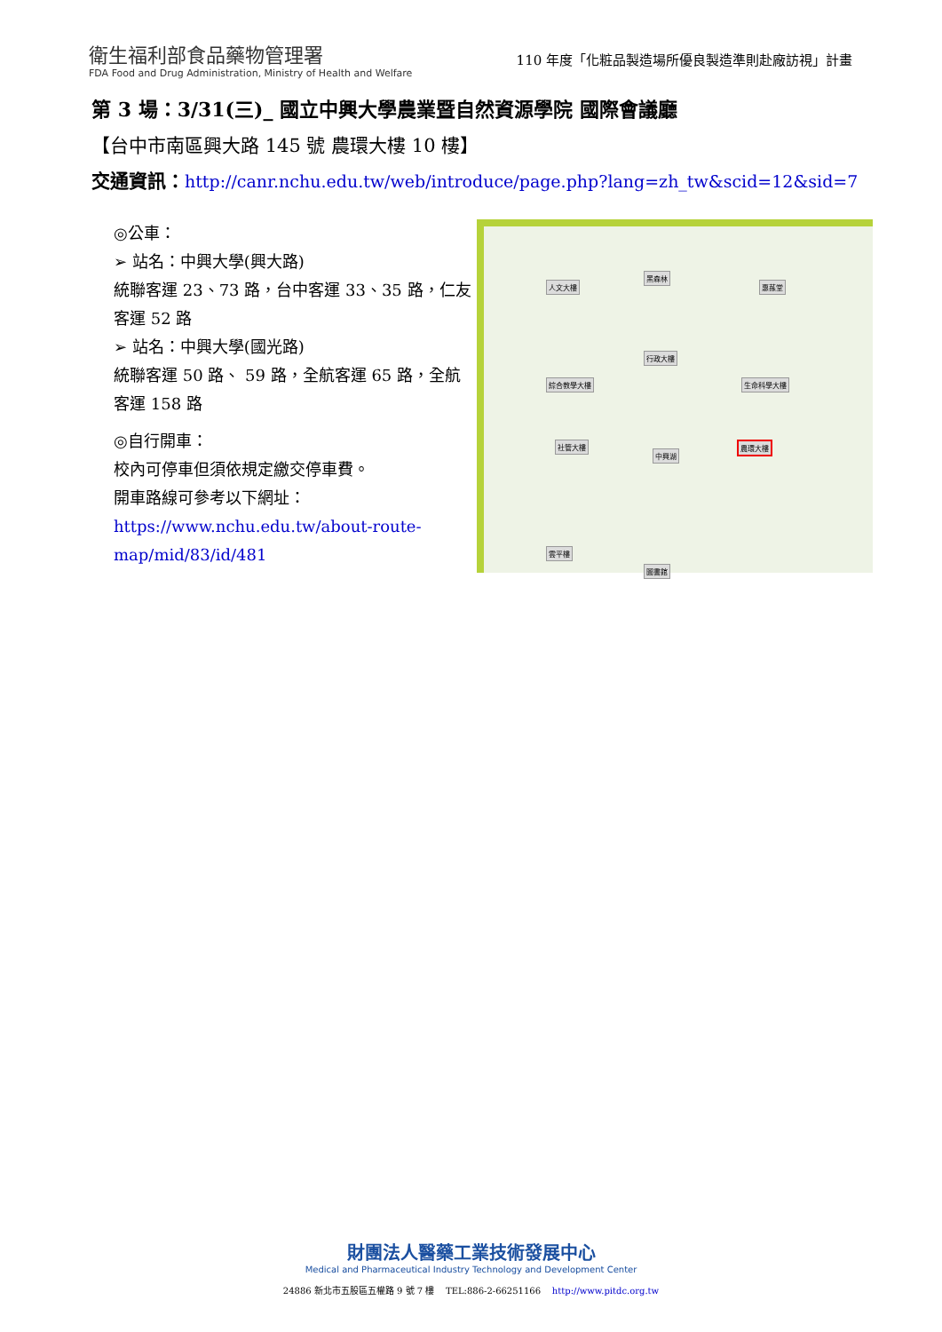衛生福利部食品藥物管理署
FDA Food and Drug Administration, Ministry of Health and Welfare
110 年度「化粧品製造場所優良製造準則赴廠訪視」計畫
第 3 場：3/31(三)_ 國立中興大學農業暨自然資源學院 國際會議廳
【台中市南區興大路 145 號 農環大樓 10 樓】
交通資訊：http://canr.nchu.edu.tw/web/introduce/page.php?lang=zh_tw&scid=12&sid=7
◎公車：
➢ 站名：中興大學(興大路)
統聯客運 23、73 路，台中客運 33、35 路，仁友客運 52 路
➢ 站名：中興大學(國光路)
統聯客運 50 路、 59 路，全航客運 65 路，全航客運 158 路
◎自行開車：
校內可停車但須依規定繳交停車費。
開車路線可參考以下網址：
https://www.nchu.edu.tw/about-route-map/mid/83/id/481
人文大樓
黑森林
惠蓀堂
行政大樓
綜合教學大樓 生命科學大樓
中興湖
社管大樓 農環大樓
圖書館
雲平樓
財團法人醫藥工業技術發展中心
Medical and Pharmaceutical Industry Technology and Development Center
24886 新北市五股區五權路 9 號 7 樓 TEL:886-2-66251166 http://www.pitdc.org.tw